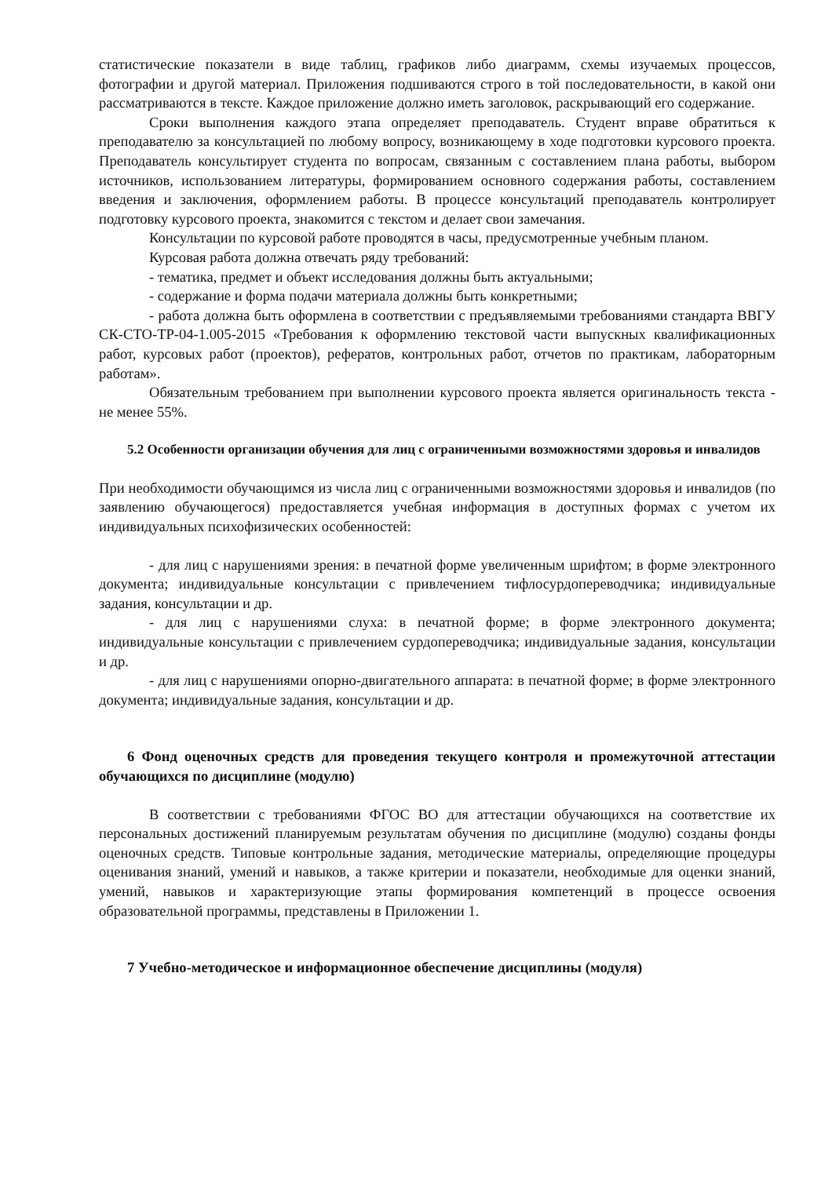статистические показатели в виде таблиц, графиков либо диаграмм, схемы изучаемых процессов, фотографии и другой материал. Приложения подшиваются строго в той последовательности, в какой они рассматриваются в тексте. Каждое приложение должно иметь заголовок, раскрывающий его содержание.
Сроки выполнения каждого этапа определяет преподаватель. Студент вправе обратиться к преподавателю за консультацией по любому вопросу, возникающему в ходе подготовки курсового проекта. Преподаватель консультирует студента по вопросам, связанным с составлением плана работы, выбором источников, использованием литературы, формированием основного содержания работы, составлением введения и заключения, оформлением работы. В процессе консультаций преподаватель контролирует подготовку курсового проекта, знакомится с текстом и делает свои замечания.
Консультации по курсовой работе проводятся в часы, предусмотренные учебным планом.
Курсовая работа должна отвечать ряду требований:
- тематика, предмет и объект исследования должны быть актуальными;
- содержание и форма подачи материала должны быть конкретными;
- работа должна быть оформлена в соответствии с предъявляемыми требованиями стандарта ВВГУ СК-СТО-ТР-04-1.005-2015 «Требования к оформлению текстовой части выпускных квалификационных работ, курсовых работ (проектов), рефератов, контрольных работ, отчетов по практикам, лабораторным работам».
Обязательным требованием при выполнении курсового проекта является оригинальность текста - не менее 55%.
5.2 Особенности организации обучения для лиц с ограниченными возможностями здоровья и инвалидов
При необходимости обучающимся из числа лиц с ограниченными возможностями здоровья и инвалидов (по заявлению обучающегося) предоставляется учебная информация в доступных формах с учетом их индивидуальных психофизических особенностей:
- для лиц с нарушениями зрения: в печатной форме увеличенным шрифтом; в форме электронного документа; индивидуальные консультации с привлечением тифлосурдопереводчика; индивидуальные задания, консультации и др.
- для лиц с нарушениями слуха: в печатной форме; в форме электронного документа; индивидуальные консультации с привлечением сурдопереводчика; индивидуальные задания, консультации и др.
- для лиц с нарушениями опорно-двигательного аппарата: в печатной форме; в форме электронного документа; индивидуальные задания, консультации и др.
6 Фонд оценочных средств для проведения текущего контроля и промежуточной аттестации обучающихся по дисциплине (модулю)
В соответствии с требованиями ФГОС ВО для аттестации обучающихся на соответствие их персональных достижений планируемым результатам обучения по дисциплине (модулю) созданы фонды оценочных средств. Типовые контрольные задания, методические материалы, определяющие процедуры оценивания знаний, умений и навыков, а также критерии и показатели, необходимые для оценки знаний, умений, навыков и характеризующие этапы формирования компетенций в процессе освоения образовательной программы, представлены в Приложении 1.
7 Учебно-методическое и информационное обеспечение дисциплины (модуля)